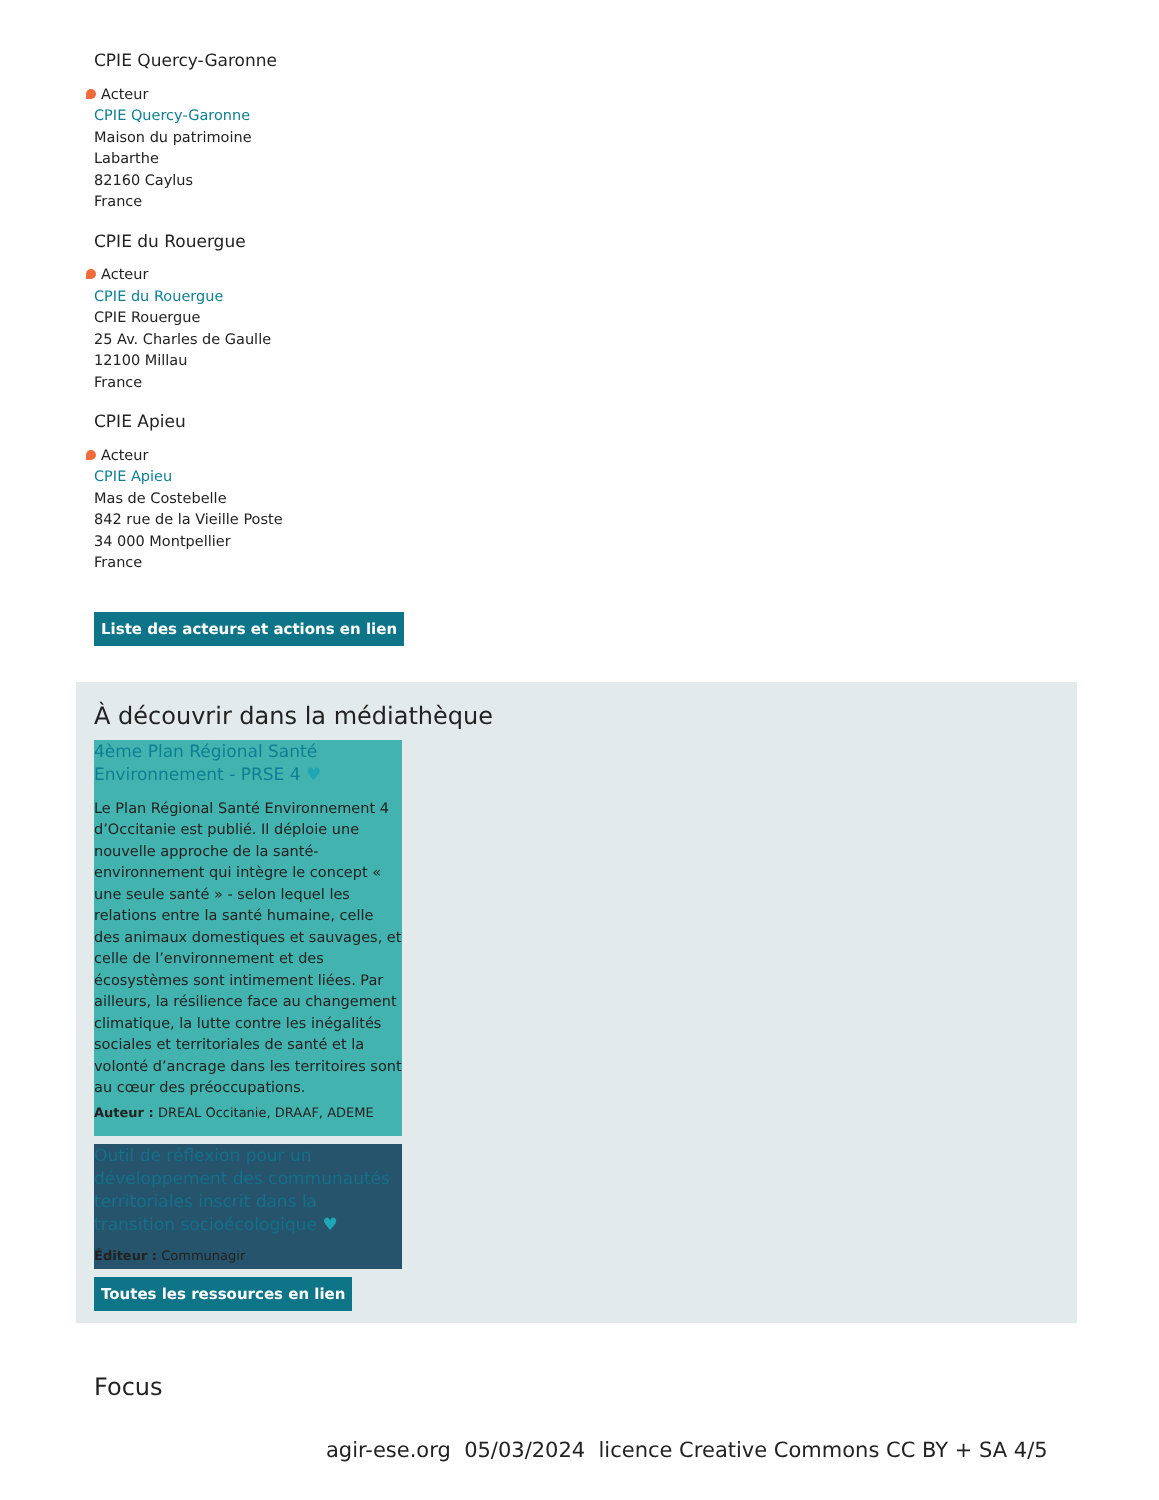CPIE Quercy-Garonne
Acteur
CPIE Quercy-Garonne
Maison du patrimoine
Labarthe
82160 Caylus
France
CPIE du Rouergue
Acteur
CPIE du Rouergue
CPIE Rouergue
25 Av. Charles de Gaulle
12100 Millau
France
CPIE Apieu
Acteur
CPIE Apieu
Mas de Costebelle
842 rue de la Vieille Poste
34 000 Montpellier
France
Liste des acteurs et actions en lien
À découvrir dans la médiathèque
4ème Plan Régional Santé Environnement - PRSE 4 ♥
Le Plan Régional Santé Environnement 4 d’Occitanie est publié. Il déploie une nouvelle approche de la santé-environnement qui intègre le concept « une seule santé » - selon lequel les relations entre la santé humaine, celle des animaux domestiques et sauvages, et celle de l’environnement et des écosystèmes sont intimement liées. Par ailleurs, la résilience face au changement climatique, la lutte contre les inégalités sociales et territoriales de santé et la volonté d’ancrage dans les territoires sont au cœur des préoccupations.
Auteur : DREAL Occitanie, DRAAF, ADEME
Outil de réflexion pour un développement des communautés territoriales inscrit dans la transition socioécologique ♥
Éditeur : Communagir
Toutes les ressources en lien
Focus
agir-ese.org 05/03/2024 licence Creative Commons CC BY + SA 4/5